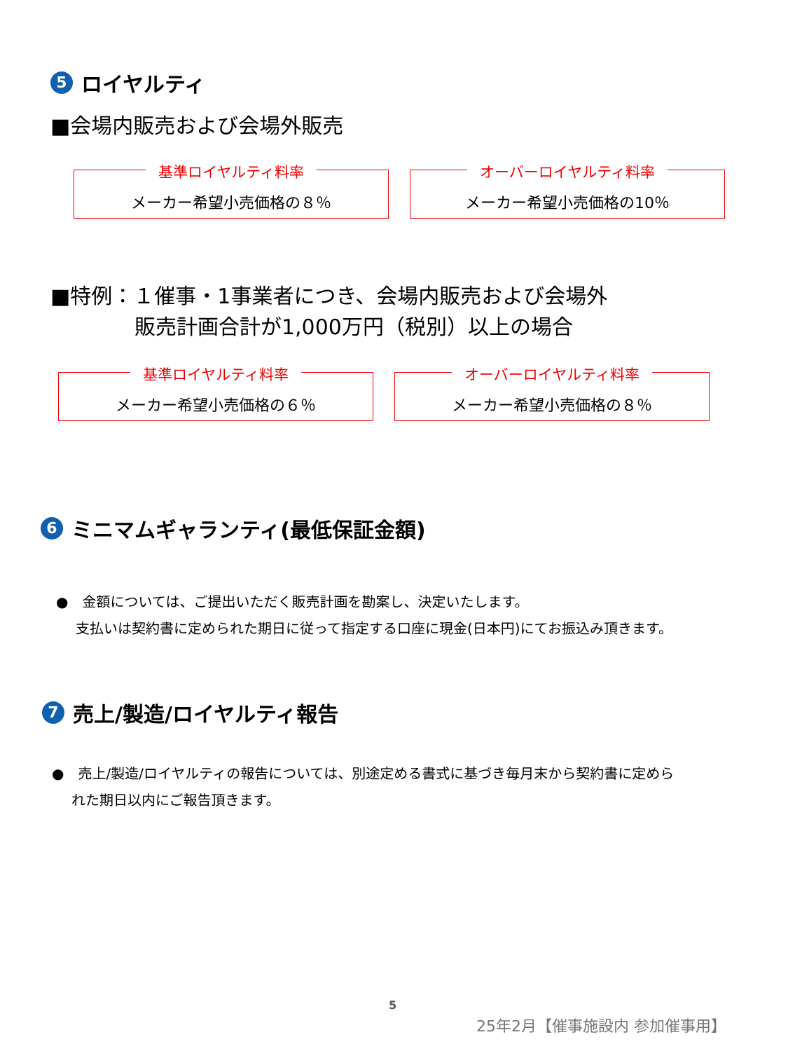5 ロイヤルティ
■会場内販売および会場外販売
基準ロイヤルティ料率
メーカー希望小売価格の８％
オーバーロイヤルティ料率
メーカー希望小売価格の10％
■特例：１催事・1事業者につき、会場内販売および会場外
販売計画合計が1,000万円（税別）以上の場合
基準ロイヤルティ料率
メーカー希望小売価格の６％
オーバーロイヤルティ料率
メーカー希望小売価格の８％
6 ミニマムギャランティ(最低保証金額)
●　金額については、ご提出いただく販売計画を勘案し、決定いたします。
支払いは契約書に定められた期日に従って指定する口座に現金(日本円)にてお振込み頂きます。
7 売上/製造/ロイヤルティ報告
●　売上/製造/ロイヤルティの報告については、別途定める書式に基づき毎月末から契約書に定めら
れた期日以内にご報告頂きます。
5
25年2月【催事施設内 参加催事用】